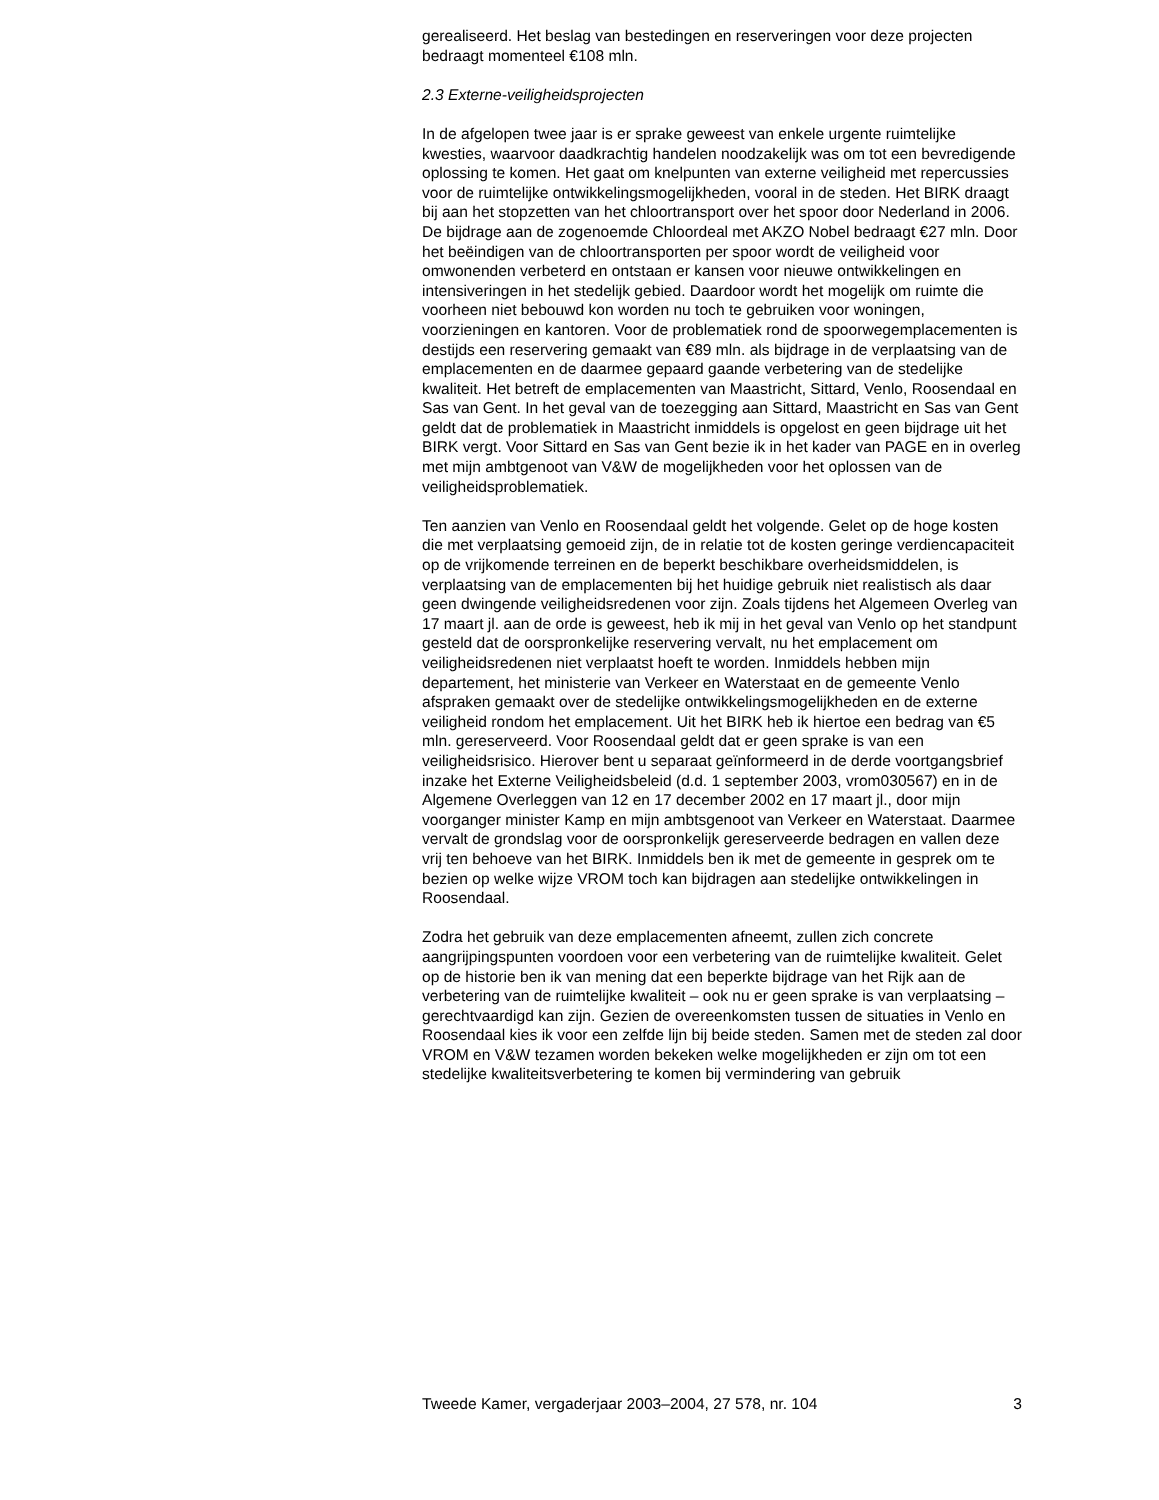gerealiseerd. Het beslag van bestedingen en reserveringen voor deze projecten bedraagt momenteel €108 mln.
2.3 Externe-veiligheidsprojecten
In de afgelopen twee jaar is er sprake geweest van enkele urgente ruimtelijke kwesties, waarvoor daadkrachtig handelen noodzakelijk was om tot een bevredigende oplossing te komen. Het gaat om knelpunten van externe veiligheid met repercussies voor de ruimtelijke ontwikkelingsmogelijkheden, vooral in de steden. Het BIRK draagt bij aan het stopzetten van het chloortransport over het spoor door Nederland in 2006. De bijdrage aan de zogenoemde Chloordeal met AKZO Nobel bedraagt €27 mln. Door het beëindigen van de chloortransporten per spoor wordt de veiligheid voor omwonenden verbeterd en ontstaan er kansen voor nieuwe ontwikkelingen en intensiveringen in het stedelijk gebied. Daardoor wordt het mogelijk om ruimte die voorheen niet bebouwd kon worden nu toch te gebruiken voor woningen, voorzieningen en kantoren. Voor de problematiek rond de spoorwegemplacementen is destijds een reservering gemaakt van €89 mln. als bijdrage in de verplaatsing van de emplacementen en de daarmee gepaard gaande verbetering van de stedelijke kwaliteit. Het betreft de emplacementen van Maastricht, Sittard, Venlo, Roosendaal en Sas van Gent. In het geval van de toezegging aan Sittard, Maastricht en Sas van Gent geldt dat de problematiek in Maastricht inmiddels is opgelost en geen bijdrage uit het BIRK vergt. Voor Sittard en Sas van Gent bezie ik in het kader van PAGE en in overleg met mijn ambtgenoot van V&W de mogelijkheden voor het oplossen van de veiligheidsproblematiek.
Ten aanzien van Venlo en Roosendaal geldt het volgende. Gelet op de hoge kosten die met verplaatsing gemoeid zijn, de in relatie tot de kosten geringe verdiencapaciteit op de vrijkomende terreinen en de beperkt beschikbare overheidsmiddelen, is verplaatsing van de emplacementen bij het huidige gebruik niet realistisch als daar geen dwingende veiligheidsredenen voor zijn. Zoals tijdens het Algemeen Overleg van 17 maart jl. aan de orde is geweest, heb ik mij in het geval van Venlo op het standpunt gesteld dat de oorspronkelijke reservering vervalt, nu het emplacement om veiligheidsredenen niet verplaatst hoeft te worden. Inmiddels hebben mijn departement, het ministerie van Verkeer en Waterstaat en de gemeente Venlo afspraken gemaakt over de stedelijke ontwikkelingsmogelijkheden en de externe veiligheid rondom het emplacement. Uit het BIRK heb ik hiertoe een bedrag van €5 mln. gereserveerd. Voor Roosendaal geldt dat er geen sprake is van een veiligheidsrisico. Hierover bent u separaat geïnformeerd in de derde voortgangsbrief inzake het Externe Veiligheidsbeleid (d.d. 1 september 2003, vrom030567) en in de Algemene Overleggen van 12 en 17 december 2002 en 17 maart jl., door mijn voorganger minister Kamp en mijn ambtsgenoot van Verkeer en Waterstaat. Daarmee vervalt de grondslag voor de oorspronkelijk gereserveerde bedragen en vallen deze vrij ten behoeve van het BIRK. Inmiddels ben ik met de gemeente in gesprek om te bezien op welke wijze VROM toch kan bijdragen aan stedelijke ontwikkelingen in Roosendaal.
Zodra het gebruik van deze emplacementen afneemt, zullen zich concrete aangrijpingspunten voordoen voor een verbetering van de ruimtelijke kwaliteit. Gelet op de historie ben ik van mening dat een beperkte bijdrage van het Rijk aan de verbetering van de ruimtelijke kwaliteit – ook nu er geen sprake is van verplaatsing – gerechtvaardigd kan zijn. Gezien de overeenkomsten tussen de situaties in Venlo en Roosendaal kies ik voor een zelfde lijn bij beide steden. Samen met de steden zal door VROM en V&W tezamen worden bekeken welke mogelijkheden er zijn om tot een stedelijke kwaliteitsverbetering te komen bij vermindering van gebruik
Tweede Kamer, vergaderjaar 2003–2004, 27 578, nr. 104 3